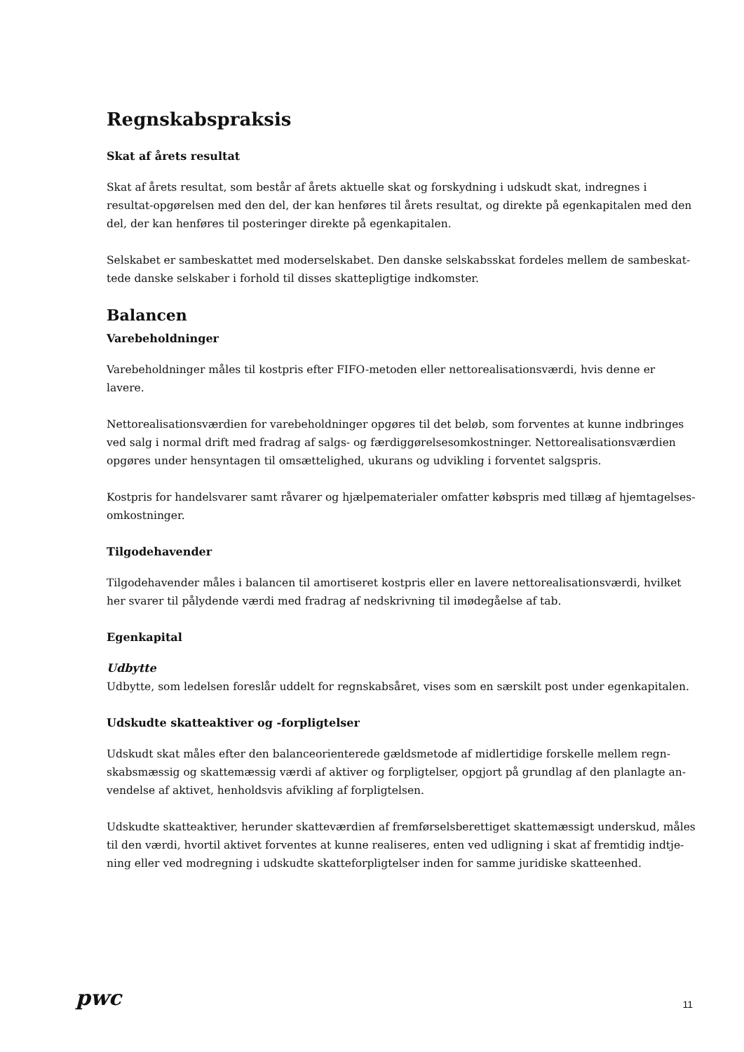Regnskabspraksis
Skat af årets resultat
Skat af årets resultat, som består af årets aktuelle skat og forskydning i udskudt skat, indregnes i resultat-opgørelsen med den del, der kan henføres til årets resultat, og direkte på egenkapitalen med den del, der kan henføres til posteringer direkte på egenkapitalen.
Selskabet er sambeskattet med moderselskabet. Den danske selskabsskat fordeles mellem de sambeskat-tede danske selskaber i forhold til disses skattepligtige indkomster.
Balancen
Varebeholdninger
Varebeholdninger måles til kostpris efter FIFO-metoden eller nettorealisationsværdi, hvis denne er lavere.
Nettorealisationsværdien for varebeholdninger opgøres til det beløb, som forventes at kunne indbringes ved salg i normal drift med fradrag af salgs- og færdiggørelsesomkostninger. Nettorealisationsværdien opgøres under hensyntagen til omsættelighed, ukurans og udvikling i forventet salgspris.
Kostpris for handelsvarer samt råvarer og hjælpematerialer omfatter købspris med tillæg af hjemtagelses-omkostninger.
Tilgodehavender
Tilgodehavender måles i balancen til amortiseret kostpris eller en lavere nettorealisationsværdi, hvilket her svarer til pålydende værdi med fradrag af nedskrivning til imødegåelse af tab.
Egenkapital
Udbytte
Udbytte, som ledelsen foreslår uddelt for regnskabsåret, vises som en særskilt post under egenkapitalen.
Udskudte skatteaktiver og -forpligtelser
Udskudt skat måles efter den balanceorienterede gældsmetode af midlertidige forskelle mellem regn-skabsmæssig og skattemæssig værdi af aktiver og forpligtelser, opgjort på grundlag af den planlagte an-vendelse af aktivet, henholdsvis afvikling af forpligtelsen.
Udskudte skatteaktiver, herunder skatteværdien af fremførselsberettiget skattemæssigt underskud, måles til den værdi, hvortil aktivet forventes at kunne realiseres, enten ved udligning i skat af fremtidig indtje-ning eller ved modregning i udskudte skatteforpligtelser inden for samme juridiske skatteenhed.
pwc 11